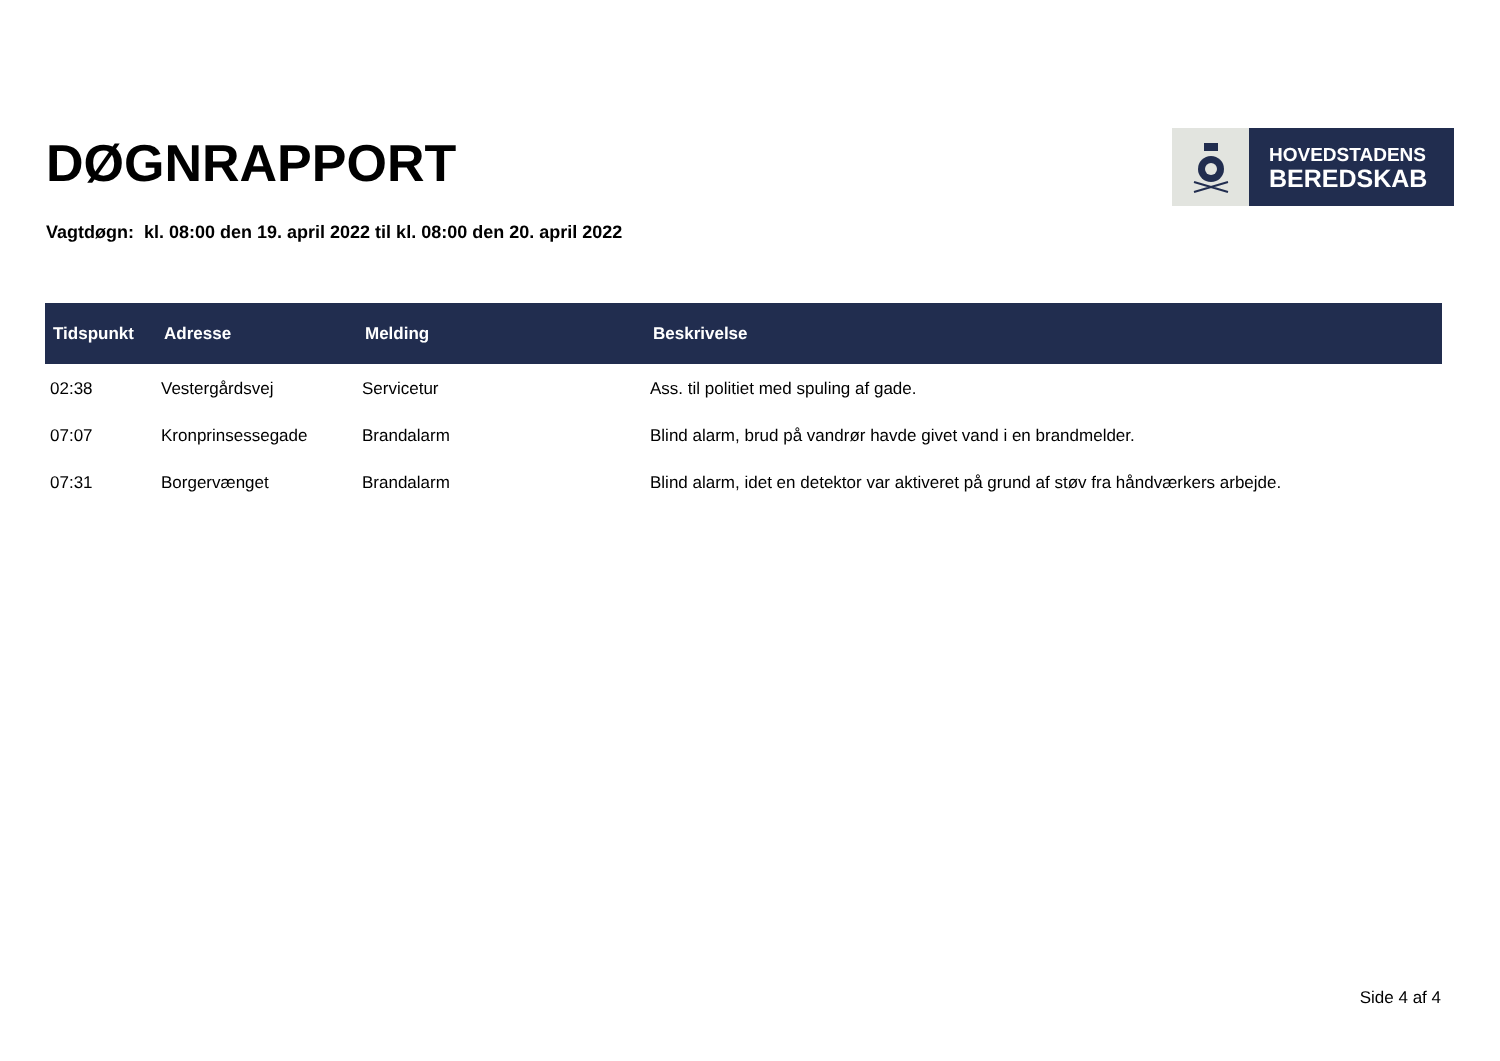DØGNRAPPORT
HOVEDSTADENS
BEREDSKAB
Vagtdøgn: kl. 08:00 den 19. april 2022 til kl. 08:00 den 20. april 2022
| Tidspunkt | Adresse | Melding | Beskrivelse |
| --- | --- | --- | --- |
| 02:38 | Vestergårdsvej | Servicetur | Ass. til politiet med spuling af gade. |
| 07:07 | Kronprinsessegade | Brandalarm | Blind alarm, brud på vandrør havde givet vand i en brandmelder. |
| 07:31 | Borgervænget | Brandalarm | Blind alarm, idet en detektor var aktiveret på grund af støv fra håndværkers arbejde. |
Side 4 af 4